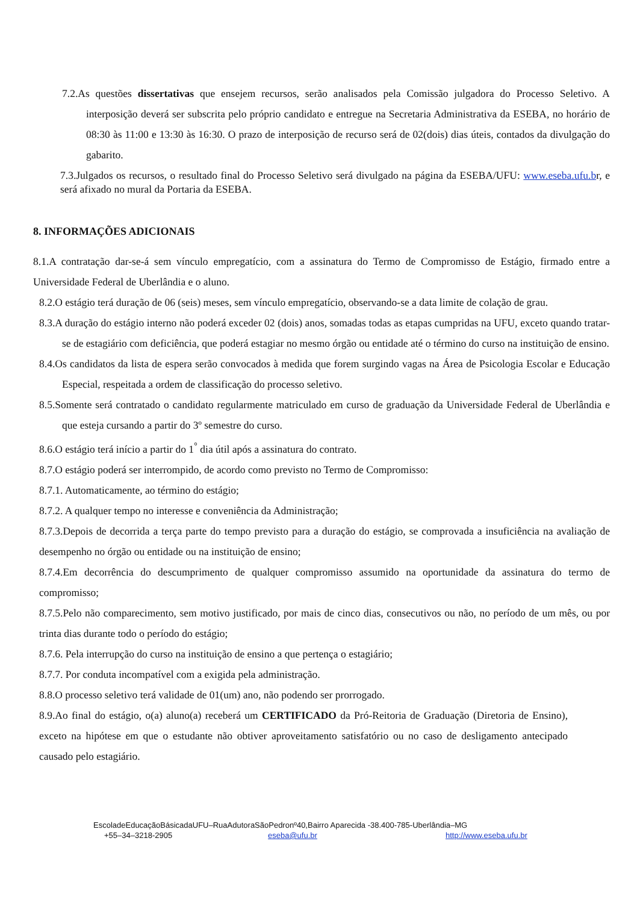7.2.As questões dissertativas que ensejem recursos, serão analisados pela Comissão julgadora do Processo Seletivo. A interposição deverá ser subscrita pelo próprio candidato e entregue na Secretaria Administrativa da ESEBA, no horário de 08:30 às 11:00 e 13:30 às 16:30. O prazo de interposição de recurso será de 02(dois) dias úteis, contados da divulgação do gabarito.
7.3.Julgados os recursos, o resultado final do Processo Seletivo será divulgado na página da ESEBA/UFU: www.eseba.ufu.br, e será afixado no mural da Portaria da ESEBA.
8. INFORMAÇÕES ADICIONAIS
8.1.A contratação dar-se-á sem vínculo empregatício, com a assinatura do Termo de Compromisso de Estágio, firmado entre a Universidade Federal de Uberlândia e o aluno.
8.2.O estágio terá duração de 06 (seis) meses, sem vínculo empregatício, observando-se a data limite de colação de grau.
8.3.A duração do estágio interno não poderá exceder 02 (dois) anos, somadas todas as etapas cumpridas na UFU, exceto quando tratar-se de estagiário com deficiência, que poderá estagiar no mesmo órgão ou entidade até o término do curso na instituição de ensino.
8.4.Os candidatos da lista de espera serão convocados à medida que forem surgindo vagas na Área de Psicologia Escolar e Educação Especial, respeitada a ordem de classificação do processo seletivo.
8.5.Somente será contratado o candidato regularmente matriculado em curso de graduação da Universidade Federal de Uberlândia e que esteja cursando a partir do 3º semestre do curso.
8.6.O estágio terá início a partir do 1<sup>°</sup> dia útil após a assinatura do contrato.
8.7.O estágio poderá ser interrompido, de acordo como previsto no Termo de Compromisso:
8.7.1. Automaticamente, ao término do estágio;
8.7.2. A qualquer tempo no interesse e conveniência da Administração;
8.7.3.Depois de decorrida a terça parte do tempo previsto para a duração do estágio, se comprovada a insuficiência na avaliação de desempenho no órgão ou entidade ou na instituição de ensino;
8.7.4.Em decorrência do descumprimento de qualquer compromisso assumido na oportunidade da assinatura do termo de compromisso;
8.7.5.Pelo não comparecimento, sem motivo justificado, por mais de cinco dias, consecutivos ou não, no período de um mês, ou por trinta dias durante todo o período do estágio;
8.7.6. Pela interrupção do curso na instituição de ensino a que pertença o estagiário;
8.7.7. Por conduta incompatível com a exigida pela administração.
8.8.O processo seletivo terá validade de 01(um) ano, não podendo ser prorrogado.
8.9.Ao final do estágio, o(a) aluno(a) receberá um CERTIFICADO da Pró-Reitoria de Graduação (Diretoria de Ensino), exceto na hipótese em que o estudante não obtiver aproveitamento satisfatório ou no caso de desligamento antecipado causado pelo estagiário.
EscoladeEducaçãoBásicadaUFU–RuaAdutoraSãoPedronº40,Bairro Aparecida -38.400-785-Uberlândia–MG
+55–34–3218-2905 eseba@ufu.br http://www.eseba.ufu.br